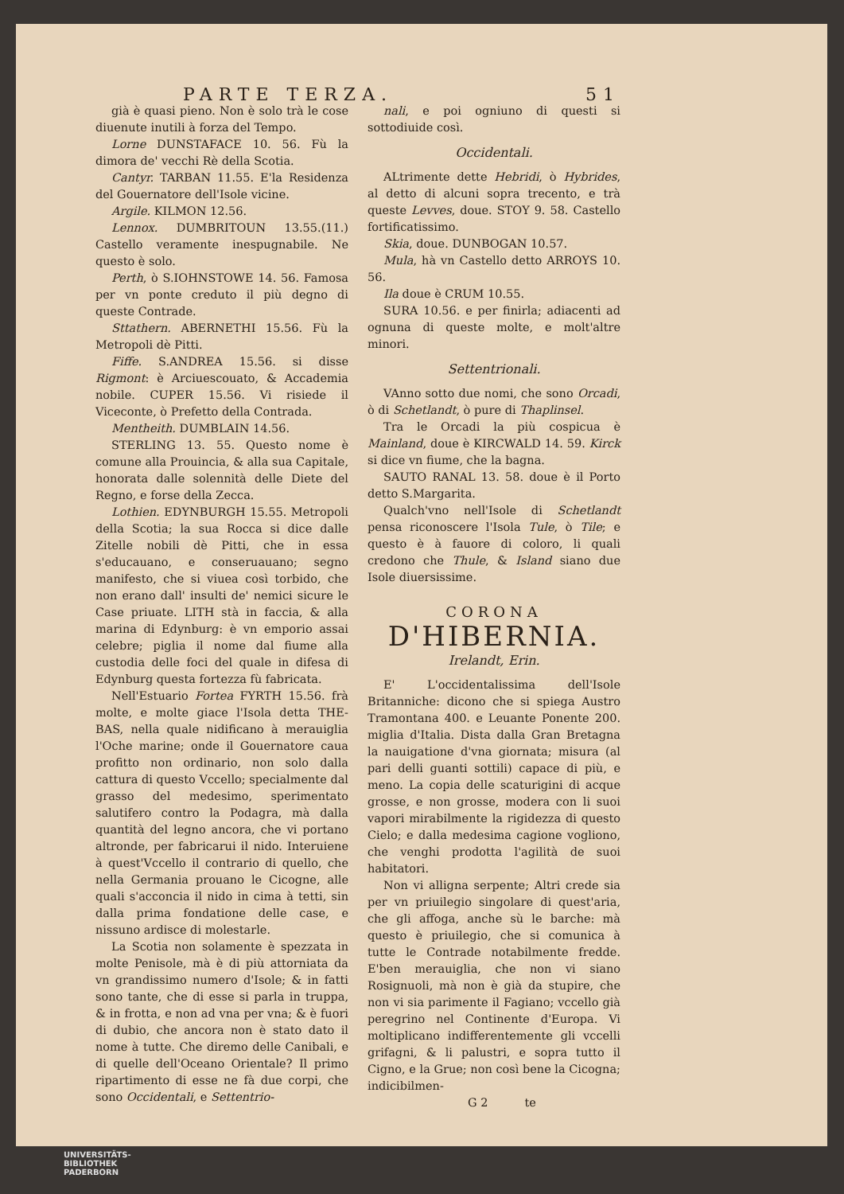PARTE TERZA. 51
già è quasi pieno. Non è solo trà le cose diuenute inutili à forza del Tempo.
Lorne DUNSTAFACE 10. 56. Fù la dimora de' vecchi Rè della Scotia.
Cantyr. TARBAN 11.55. E'la Residenza del Gouernatore dell'Isole vicine.
Argile. KILMON 12.56.
Lennox. DUMBRITOUN 13.55.(11.) Castello veramente inespugnabile. Ne questo è solo.
Perth, ò S.IOHNSTOWE 14. 56. Famosa per vn ponte creduto il più degno di queste Contrade.
Sttathern. ABERNETHI 15.56. Fù la Metropoli dè Pitti.
Fiffe. S.ANDREA 15.56. si disse Rigmont: è Arciuescouato, & Accademia nobile. CUPER 15.56. Vi risiede il Viceconte, ò Prefetto della Contrada.
Mentheith. DUMBLAIN 14.56.
STERLING 13. 55. Questo nome è comune alla Prouincia, & alla sua Capitale, honorata dalle solennità delle Diete del Regno, e forse della Zecca.
Lothien. EDYNBURGH 15.55. Metropoli della Scotia; la sua Rocca si dice dalle Zitelle nobili dè Pitti, che in essa s'educauano, e conseruauano; segno manifesto, che si viuea così torbido, che non erano dall' insulti de' nemici sicure le Case priuate. LITH stà in faccia, & alla marina di Edynburg: è vn emporio assai celebre; piglia il nome dal fiume alla custodia delle foci del quale in difesa di Edynburg questa fortezza fù fabricata.
Nell'Estuario Fortea FYRTH 15.56. frà molte, e molte giace l'Isola detta THE-BAS, nella quale nidificano à merauiglia l'Oche marine; onde il Gouernatore caua profitto non ordinario, non solo dalla cattura di questo Vccello; specialmente dal grasso del medesimo, sperimentato salutifero contro la Podagra, mà dalla quantità del legno ancora, che vi portano altronde, per fabricarui il nido. Interuiene à quest'Vccello il contrario di quello, che nella Germania prouano le Cicogne, alle quali s'acconcia il nido in cima à tetti, sin dalla prima fondatione delle case, e nissuno ardisce di molestarle.
La Scotia non solamente è spezzata in molte Penisole, mà è di più attorniata da vn grandissimo numero d'Isole; & in fatti sono tante, che di esse si parla in truppa, & in frotta, e non ad vna per vna; & è fuori di dubio, che ancora non è stato dato il nome à tutte. Che diremo delle Canibali, e di quelle dell'Oceano Orientale? Il primo ripartimento di esse ne fà due corpi, che sono Occidentali, e Settentrio-
nali, e poi ogniuno di questi si sottodiuide così.
Occidentali.
ALtrimente dette Hebridi, ò Hybrides, al detto di alcuni sopra trecento, e trà queste Levves, doue. STOY 9. 58. Castello fortificatissimo.
Skia, doue. DUNBOGAN 10.57.
Mula, hà vn Castello detto ARROYS 10. 56.
Ila doue è CRUM 10.55.
SURA 10.56. e per finirla; adiacenti ad ognuna di queste molte, e molt'altre minori.
Settentrionali.
VAnno sotto due nomi, che sono Orcadi, ò di Schetlandt, ò pure di Thaplinsel.
Tra le Orcadi la più cospicua è Mainland, doue è KIRCWALD 14. 59. Kirck si dice vn fiume, che la bagna.
SAUTO RANAL 13. 58. doue è il Porto detto S.Margarita.
Qualch'vno nell'Isole di Schetlandt pensa riconoscere l'Isola Tule, ò Tile; e questo è à fauore di coloro, li quali credono che Thule, & Island siano due Isole diuersissime.
CORONA
D'HIBERNIA.
Irelandt, Erin.
E' L'occidentalissima dell'Isole Britanniche: dicono che si spiega Austro Tramontana 400. e Leuante Ponente 200. miglia d'Italia. Dista dalla Gran Bretagna la nauigatione d'vna giornata; misura (al pari delli guanti sottili) capace di più, e meno. La copia delle scaturigini di acque grosse, e non grosse, modera con li suoi vapori mirabilmente la rigidezza di questo Cielo; e dalla medesima cagione vogliono, che venghi prodotta l'agilità de suoi habitatori.
Non vi alligna serpente; Altri crede sia per vn priuilegio singolare di quest'aria, che gli affoga, anche sù le barche: mà questo è priuilegio, che si comunica à tutte le Contrade notabilmente fredde. E'ben merauiglia, che non vi siano Rosignuoli, mà non è già da stupire, che non vi sia parimente il Fagiano; vccello già peregrino nel Continente d'Europa. Vi moltiplicano indifferentemente gli vccelli grifagni, & li palustri, e sopra tutto il Cigno, e la Grue; non così bene la Cicogna; indicibilmen-
G 2 te
UNIVERSITÄTS-
BIBLIOTHEK
PADERBORN